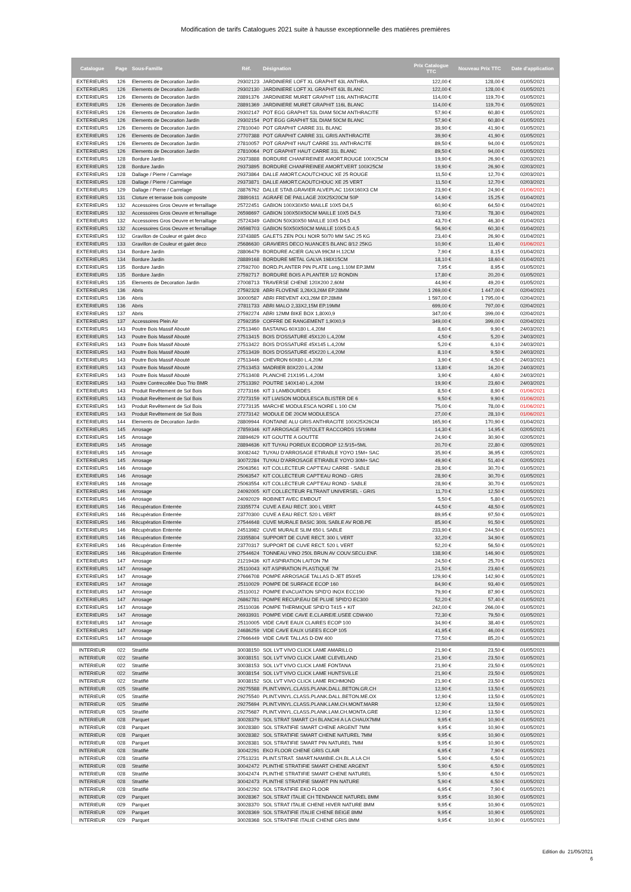Modification de tarifs Catalogues 2021 suite à hausse exceptionnelle des matières premières
| Catalogue | Page | Sous-Famille | Réf. | Désignation | Prix Catalogue TTC | Nouveau Prix TTC | Date d'application |
| --- | --- | --- | --- | --- | --- | --- | --- |
| EXTERIEURS | 126 | Elements de Decoration Jardin | 29302123 | JARDINIERE LOFT XL GRAPHIT 63L ANTHRA. | 122,00 € | 128,00 € | 01/05/2021 |
| EXTERIEURS | 126 | Elements de Decoration Jardin | 29302130 | JARDINIERE LOFT XL GRAPHIT 63L BLANC | 122,00 € | 128,00 € | 01/05/2021 |
| EXTERIEURS | 126 | Elements de Decoration Jardin | 28891376 | JARDINIERE MURET GRAPHIT 116L ANTHRACITE | 114,00 € | 119,70 € | 01/05/2021 |
| EXTERIEURS | 126 | Elements de Decoration Jardin | 28891369 | JARDINIERE MURET GRAPHIT 116L BLANC | 114,00 € | 119,70 € | 01/05/2021 |
| EXTERIEURS | 126 | Elements de Decoration Jardin | 29302147 | POT EGG GRAPHIT 53L DIAM 50CM ANTHRACITE | 57,90 € | 60,80 € | 01/05/2021 |
| EXTERIEURS | 126 | Elements de Decoration Jardin | 29302154 | POT EGG GRAPHIT 53L DIAM 50CM BLANC | 57,90 € | 60,80 € | 01/05/2021 |
| EXTERIEURS | 126 | Elements de Decoration Jardin | 27810040 | POT GRAPHIT CARRE 31L BLANC | 39,90 € | 41,90 € | 01/05/2021 |
| EXTERIEURS | 126 | Elements de Decoration Jardin | 27707388 | POT GRAPHIT CARRE 31L GRIS ANTHRACITE | 39,90 € | 41,90 € | 01/05/2021 |
| EXTERIEURS | 126 | Elements de Decoration Jardin | 27810057 | POT GRAPHIT HAUT CARRE 31L ANTHRACITE | 89,50 € | 94,00 € | 01/05/2021 |
| EXTERIEURS | 126 | Elements de Decoration Jardin | 27810064 | POT GRAPHIT HAUT CARRE 31L BLANC | 89,50 € | 94,00 € | 01/05/2021 |
| EXTERIEURS | 128 | Bordure Jardin | 29373888 | BORDURE CHANFREINEE AMORT.ROUGE 100X25CM | 19,90 € | 26,90 € | 02/03/2021 |
| EXTERIEURS | 128 | Bordure Jardin | 29373895 | BORDURE CHANFREINEE AMORT.VERT 100X25CM | 19,90 € | 26,90 € | 02/03/2021 |
| EXTERIEURS | 128 | Dallage / Pierre / Carrelage | 29373864 | DALLE AMORT.CAOUTCHOUC XE 25 ROUGE | 11,50 € | 12,70 € | 02/03/2021 |
| EXTERIEURS | 128 | Dallage / Pierre / Carrelage | 29373871 | DALLE AMORT.CAOUTCHOUC XE 25 VERT | 11,50 € | 12,70 € | 02/03/2021 |
| EXTERIEURS | 129 | Dallage / Pierre / Carrelage | 28876762 | DALLE STAB.GRAVIER ALVEPLAC 116X160X3 CM | 23,90 € | 24,90 € | 01/06/2021 |
| EXTERIEURS | 131 | Cloture et terrasse bois composite | 28891611 | AGRAFE DE PAILLAGE 20X25X20CM 50P | 14,90 € | 15,25 € | 01/04/2021 |
| EXTERIEURS | 132 | Accessoires Gros Oeuvre et ferraillage | 25722451 | GABION 100X30X50 MAILLE 10X5 D4,5 | 60,90 € | 64,50 € | 01/04/2021 |
| EXTERIEURS | 132 | Accessoires Gros Oeuvre et ferraillage | 26598697 | GABION 100X50X50CM MAILLE 10X5 D4,5 | 73,90 € | 78,30 € | 01/04/2021 |
| EXTERIEURS | 132 | Accessoires Gros Oeuvre et ferraillage | 25724349 | GABION 50X30X50 MAILLE 10X5 D4,5 | 43,70 € | 46,30 € | 01/04/2021 |
| EXTERIEURS | 132 | Accessoires Gros Oeuvre et ferraillage | 26598703 | GABION 50X50X50CM MAILLE 10X5 D.4,5 | 56,90 € | 60,30 € | 01/04/2021 |
| EXTERIEURS | 132 | Gravillon de Couleur et galet deco | 23743885 | GALETS ZEN POLI NOIR 50/70 MM SAC 25 KG | 23,40 € | 26,90 € | 01/04/2021 |
| EXTERIEURS | 133 | Gravillon de Couleur et galet deco | 25686630 | GRAVIERS DECO NUANCES BLANC 8/12 25KG | 10,90 € | 11,40 € | 01/06/2021 |
| EXTERIEURS | 134 | Bordure Jardin | 28806479 | BORDURE ACIER GALVA 99CM H.12CM | 7,90 € | 8,15 € | 01/04/2021 |
| EXTERIEURS | 134 | Bordure Jardin | 28889168 | BORDURE METAL GALVA 198X15CM | 18,10 € | 18,60 € | 01/04/2021 |
| EXTERIEURS | 135 | Bordure Jardin | 27592700 | BORD.PLANTER PIN PLATE Long.1.10M EP.3MM | 7,95 € | 8,95 € | 01/05/2021 |
| EXTERIEURS | 135 | Bordure Jardin | 27592717 | BORDURE BOIS A PLANTER 1/2 RONDIN | 17,80 € | 20,20 € | 01/05/2021 |
| EXTERIEURS | 135 | Elements de Decoration Jardin | 27008713 | TRAVERSE CHENE 120X200 2,60M | 44,90 € | 49,20 € | 01/05/2021 |
| EXTERIEURS | 136 | Abris | 27592328 | ABRI FLOVENE 3,26X3,26M EP.28MM | 1 269,00 € | 1 447,00 € | 02/04/2021 |
| EXTERIEURS | 136 | Abris | 30000587 | ABRI FREVENT 4X3,26M EP.28MM | 1 597,00 € | 1 795,00 € | 02/04/2021 |
| EXTERIEURS | 136 | Abris | 27811733 | ABRI MALO 2,33X2,15M EP.19MM | 699,00 € | 797,00 € | 02/04/2021 |
| EXTERIEURS | 137 | Abris | 27592274 | ABRI 12MM BIKE BOX 1,80X0,9 | 347,00 € | 399,00 € | 02/04/2021 |
| EXTERIEURS | 137 | Accessoires Plein Air | 27592359 | COFFRE DE RANGEMENT 1,90X0,9 | 349,00 € | 399,00 € | 02/04/2021 |
| EXTERIEURS | 143 | Poutre Bois Massif Abouté | 27513460 | BASTAING 60X180 L.4,20M | 8,60 € | 9,90 € | 24/03/2021 |
| EXTERIEURS | 143 | Poutre Bois Massif Abouté | 27513415 | BOIS D'OSSATURE 45X120 L.4,20M | 4,50 € | 5,20 € | 24/03/2021 |
| EXTERIEURS | 143 | Poutre Bois Massif Abouté | 27513422 | BOIS D'OSSATURE 45X145 L.4,20M | 5,20 € | 6,10 € | 24/03/2021 |
| EXTERIEURS | 143 | Poutre Bois Massif Abouté | 27513439 | BOIS D'OSSATURE 45X220 L.4,20M | 8,10 € | 9,50 € | 24/03/2021 |
| EXTERIEURS | 143 | Poutre Bois Massif Abouté | 27513446 | CHEVRON 60X80 L.4,20M | 3,90 € | 4,50 € | 24/03/2021 |
| EXTERIEURS | 143 | Poutre Bois Massif Abouté | 27513453 | MADRIER 80X220 L.4,20M | 13,80 € | 16,20 € | 24/03/2021 |
| EXTERIEURS | 143 | Poutre Bois Massif Abouté | 27513408 | PLANCHE 21X195 L.4,20M | 3,90 € | 4,60 € | 24/03/2021 |
| EXTERIEURS | 143 | Poutre Contrecollée Duo Trio BMR | 27513392 | POUTRE 140X140 L.4,20M | 19,90 € | 23,60 € | 24/03/2021 |
| EXTERIEURS | 143 | Produit Revêtement de Sol Bois | 27273166 | KIT 3 LAMBOURDES | 8,50 € | 8,90 € | 01/06/2021 |
| EXTERIEURS | 143 | Produit Revêtement de Sol Bois | 27273159 | KIT LIAISON MODULESCA BLISTER DE 6 | 9,50 € | 9,90 € | 01/06/2021 |
| EXTERIEURS | 143 | Produit Revêtement de Sol Bois | 27273135 | MARCHE MODULESCA NOIRE L 100 CM | 75,00 € | 78,00 € | 01/06/2021 |
| EXTERIEURS | 143 | Produit Revêtement de Sol Bois | 27273142 | MODULE DE 20CM MODULESCA | 27,00 € | 28,10 € | 01/06/2021 |
| EXTERIEURS | 144 | Elements de Decoration Jardin | 28809944 | FONTAINE ALU GRIS ANTHRACITE 100X25X26CM | 165,90 € | 170,90 € | 01/04/2021 |
| EXTERIEURS | 145 | Arrosage | 27859346 | KIT ARROSAGE PISTOLET RACCORDS 15/19MM | 14,30 € | 14,95 € | 02/05/2021 |
| EXTERIEURS | 145 | Arrosage | 28894629 | KIT GOUTTE A GOUTTE | 24,90 € | 30,90 € | 02/05/2021 |
| EXTERIEURS | 145 | Arrosage | 28894636 | KIT TUYAU POREUX ECODROP 12.5/15+5ML | 20,70 € | 22,80 € | 02/05/2021 |
| EXTERIEURS | 145 | Arrosage | 30082442 | TUYAU D'ARROSAGE ETIRABLE YOYO 15M+ SAC | 35,90 € | 36,95 € | 02/05/2021 |
| EXTERIEURS | 145 | Arrosage | 30072284 | TUYAU D'ARROSAGE ETIRABLE YOYO 30M+ SAC | 49,90 € | 51,40 € | 02/05/2021 |
| EXTERIEURS | 146 | Arrosage | 25063561 | KIT COLLECTEUR CAPT'EAU CARRE - SABLE | 28,90 € | 30,70 € | 01/05/2021 |
| EXTERIEURS | 146 | Arrosage | 25063547 | KIT COLLECTEUR CAPT'EAU ROND - GRIS | 28,90 € | 30,70 € | 01/05/2021 |
| EXTERIEURS | 146 | Arrosage | 25063554 | KIT COLLECTEUR CAPT'EAU ROND - SABLE | 28,90 € | 30,70 € | 01/05/2021 |
| EXTERIEURS | 146 | Arrosage | 24092005 | KIT COLLECTEUR FILTRANT UNIVERSEL - GRIS | 11,70 € | 12,50 € | 01/05/2021 |
| EXTERIEURS | 146 | Arrosage | 24092029 | ROBINET AVEC EMBOUT | 5,50 € | 5,80 € | 01/05/2021 |
| EXTERIEURS | 146 | Récupération Enterrée | 23355774 | CUVE A EAU RECT. 300 L VERT | 44,50 € | 48,50 € | 01/05/2021 |
| EXTERIEURS | 146 | Récupération Enterrée | 23770300 | CUVE A EAU RECT. 520 L VERT | 89,95 € | 97,50 € | 01/05/2021 |
| EXTERIEURS | 146 | Récupération Enterrée | 27544648 | CUVE MURALE BASIC 300L SABLE AV ROB.PE | 85,90 € | 91,50 € | 01/05/2021 |
| EXTERIEURS | 146 | Récupération Enterrée | 24513982 | CUVE MURALE SLIM 650 L SABLE | 233,90 € | 244,50 € | 01/05/2021 |
| EXTERIEURS | 146 | Récupération Enterrée | 23355804 | SUPPORT DE CUVE RECT. 300 L VERT | 32,20 € | 34,90 € | 01/05/2021 |
| EXTERIEURS | 146 | Récupération Enterrée | 23770317 | SUPPORT DE CUVE RECT. 520 L VERT | 52,20 € | 56,50 € | 01/05/2021 |
| EXTERIEURS | 146 | Récupération Enterrée | 27544624 | TONNEAU VINO 250L BRUN AV COUV.SECU.ENF. | 138,90 € | 146,90 € | 01/05/2021 |
| EXTERIEURS | 147 | Arrosage | 21219436 | KIT ASPIRATION LAITON 7M | 24,50 € | 25,70 € | 01/05/2021 |
| EXTERIEURS | 147 | Arrosage | 25110043 | KIT ASPIRATION PLASTIQUE 7M | 21,50 € | 23,60 € | 01/05/2021 |
| EXTERIEURS | 147 | Arrosage | 27666708 | POMPE ARROSAGE TALLAS D-JET 850/45 | 129,90 € | 142,90 € | 01/05/2021 |
| EXTERIEURS | 147 | Arrosage | 25110029 | POMPE DE SURFACE ECOP 160 | 84,90 € | 93,40 € | 01/05/2021 |
| EXTERIEURS | 147 | Arrosage | 25110012 | POMPE EVACUATION SPID'O INOX ECC190 | 79,90 € | 87,90 € | 01/05/2021 |
| EXTERIEURS | 147 | Arrosage | 26862781 | POMPE RECUP.EAU DE PLUIE SPID'O EC300 | 52,20 € | 57,40 € | 01/05/2021 |
| EXTERIEURS | 147 | Arrosage | 25110036 | POMPE THERMIQUE SPID'O T415 + KIT | 242,00 € | 266,00 € | 01/05/2021 |
| EXTERIEURS | 147 | Arrosage | 26933931 | POMPE VIDE CAVE E.CLAIRE/E.USEE CDW400 | 72,30 € | 79,50 € | 01/05/2021 |
| EXTERIEURS | 147 | Arrosage | 25110005 | VIDE CAVE EAUX CLAIRES ECOP 100 | 34,90 € | 38,40 € | 01/05/2021 |
| EXTERIEURS | 147 | Arrosage | 24686259 | VIDE CAVE EAUX USEES ECOP 105 | 41,95 € | 46,00 € | 01/05/2021 |
| EXTERIEURS | 147 | Arrosage | 27666449 | VIDE CAVE TALLAS D-DW 400 | 77,50 € | 85,20 € | 01/05/2021 |
| INTERIEUR | 022 | Stratifié | 30038150 | SOL LVT VIVO CLICK LAME AMARILLO | 21,90 € | 23,50 € | 01/05/2021 |
| INTERIEUR | 022 | Stratifié | 30038151 | SOL LVT VIVO CLICK LAME CLEVELAND | 21,90 € | 23,50 € | 01/05/2021 |
| INTERIEUR | 022 | Stratifié | 30038153 | SOL LVT VIVO CLICK LAME FONTANA | 21,90 € | 23,50 € | 01/05/2021 |
| INTERIEUR | 022 | Stratifié | 30038154 | SOL LVT VIVO CLICK LAME HUNTSVILLE | 21,90 € | 23,50 € | 01/05/2021 |
| INTERIEUR | 022 | Stratifié | 30038152 | SOL LVT VIVO CLICK LAME RICHMOND | 21,90 € | 23,50 € | 01/05/2021 |
| INTERIEUR | 025 | Stratifié | 29275588 | PLINT.VINYL.CLASS.PLANK.DALL.BETON.GR.CH | 12,90 € | 13,50 € | 01/05/2021 |
| INTERIEUR | 025 | Stratifié | 29275540 | PLINT.VINYL.CLASS.PLANK.DALL.BETON.ME.OX | 12,90 € | 13,50 € | 01/05/2021 |
| INTERIEUR | 025 | Stratifié | 29275694 | PLINT.VINYL.CLASS.PLANK.LAM.CH.MONT.MARR | 12,90 € | 13,50 € | 01/05/2021 |
| INTERIEUR | 025 | Stratifié | 29275687 | PLINT.VINYL.CLASS.PLANK.LAM.CH.MONTA.GRE | 12,90 € | 13,50 € | 01/05/2021 |
| INTERIEUR | 028 | Parquet | 30028379 | SOL STRAT SMART CH BLANCHI A LA CHAUX7MM | 9,95 € | 10,90 € | 01/05/2021 |
| INTERIEUR | 028 | Parquet | 30028380 | SOL STRATIFIE SMART CHENE ARGENT 7MM | 9,95 € | 10,90 € | 01/05/2021 |
| INTERIEUR | 028 | Parquet | 30028382 | SOL STRATIFIE SMART CHENE NATUREL 7MM | 9,95 € | 10,90 € | 01/05/2021 |
| INTERIEUR | 028 | Parquet | 30028381 | SOL STRATIFIE SMART PIN NATUREL 7MM | 9,95 € | 10,90 € | 01/05/2021 |
| INTERIEUR | 028 | Stratifié | 30042291 | EKO FLOOR CHENE GRIS CLAIR | 6,95 € | 7,90 € | 01/05/2021 |
| INTERIEUR | 028 | Stratifié | 27513231 | PLINT.STRAT. SMART.NAMIBIE.CH.BL.A LA CH | 5,90 € | 6,50 € | 01/05/2021 |
| INTERIEUR | 028 | Stratifié | 30042472 | PLINTHE STRATIFIE SMART CHENE ARGENT | 5,90 € | 6,50 € | 01/05/2021 |
| INTERIEUR | 028 | Stratifié | 30042474 | PLINTHE STRATIFIE SMART CHENE NATUREL | 5,90 € | 6,50 € | 01/05/2021 |
| INTERIEUR | 028 | Stratifié | 30042473 | PLINTHE STRATIFIE SMART PIN NATURE | 5,90 € | 6,50 € | 01/05/2021 |
| INTERIEUR | 028 | Stratifié | 30042292 | SOL STRATIFIE EKO FLOOR | 6,95 € | 7,90 € | 01/05/2021 |
| INTERIEUR | 029 | Parquet | 30028367 | SOL STRAT ITALIE CH TENDANCE NATUREL 8MM | 9,95 € | 10,90 € | 01/05/2021 |
| INTERIEUR | 029 | Parquet | 30028370 | SOL STRAT ITALIE CHENE HIVER NATURE 8MM | 9,95 € | 10,90 € | 01/05/2021 |
| INTERIEUR | 029 | Parquet | 30028369 | SOL STRATIFIE ITALIE CHENE BEIGE 8MM | 9,95 € | 10,90 € | 01/05/2021 |
| INTERIEUR | 029 | Parquet | 30028368 | SOL STRATIFIE ITALIE CHENE GRIS 8MM | 9,95 € | 10,90 € | 01/05/2021 |
Edition du 21/05/2021
6